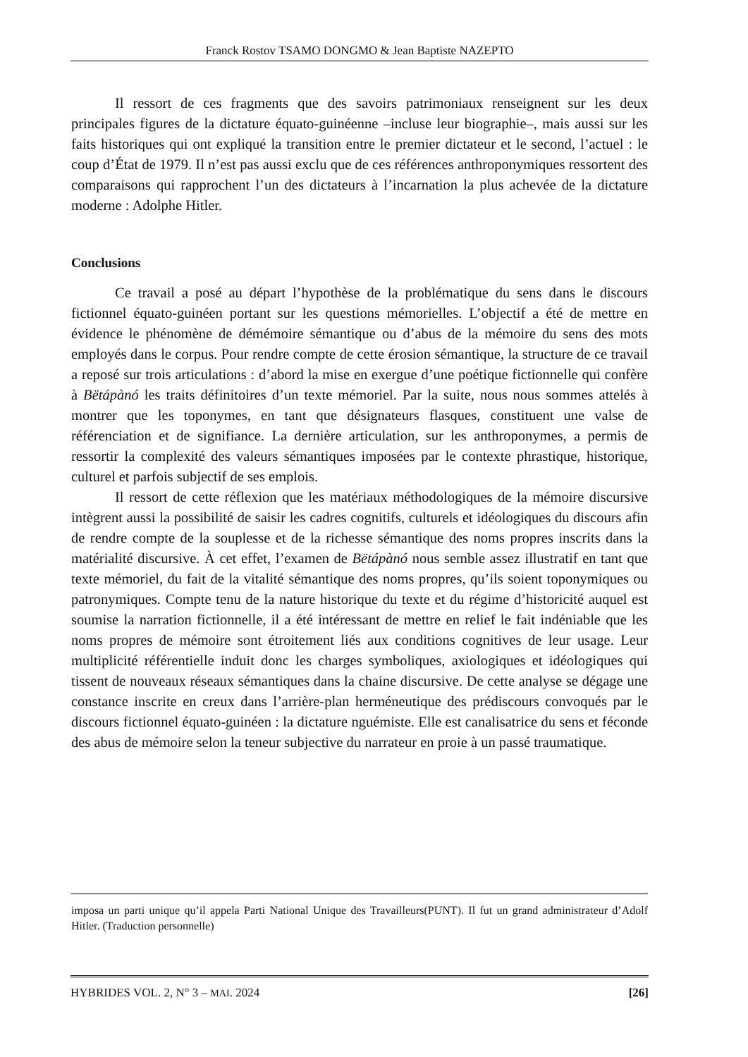Franck Rostov TSAMO DONGMO & Jean Baptiste NAZEPTO
Il ressort de ces fragments que des savoirs patrimoniaux renseignent sur les deux principales figures de la dictature équato-guinéenne –incluse leur biographie–, mais aussi sur les faits historiques qui ont expliqué la transition entre le premier dictateur et le second, l’actuel : le coup d’État de 1979. Il n’est pas aussi exclu que de ces références anthroponymiques ressortent des comparaisons qui rapprochent l’un des dictateurs à l’incarnation la plus achevée de la dictature moderne : Adolphe Hitler.
Conclusions
Ce travail a posé au départ l’hypothèse de la problématique du sens dans le discours fictionnel équato-guinéen portant sur les questions mémorielles. L’objectif a été de mettre en évidence le phénomène de démémoire sémantique ou d’abus de la mémoire du sens des mots employés dans le corpus. Pour rendre compte de cette érosion sémantique, la structure de ce travail a reposé sur trois articulations : d’abord la mise en exergue d’une poétique fictionnelle qui confère à Bëtápànó les traits définitoires d’un texte mémoriel. Par la suite, nous nous sommes attelés à montrer que les toponymes, en tant que désignateurs flasques, constituent une valse de référenciation et de signifiance. La dernière articulation, sur les anthroponymes, a permis de ressortir la complexité des valeurs sémantiques imposées par le contexte phrastique, historique, culturel et parfois subjectif de ses emplois.
Il ressort de cette réflexion que les matériaux méthodologiques de la mémoire discursive intègrent aussi la possibilité de saisir les cadres cognitifs, culturels et idéologiques du discours afin de rendre compte de la souplesse et de la richesse sémantique des noms propres inscrits dans la matérialité discursive. À cet effet, l’examen de Bëtápànó nous semble assez illustratif en tant que texte mémoriel, du fait de la vitalité sémantique des noms propres, qu’ils soient toponymiques ou patronymiques. Compte tenu de la nature historique du texte et du régime d’historicité auquel est soumise la narration fictionnelle, il a été intéressant de mettre en relief le fait indéniable que les noms propres de mémoire sont étroitement liés aux conditions cognitives de leur usage. Leur multiplicité référentielle induit donc les charges symboliques, axiologiques et idéologiques qui tissent de nouveaux réseaux sémantiques dans la chaine discursive. De cette analyse se dégage une constance inscrite en creux dans l’arrière-plan herméneutique des prédiscours convoqués par le discours fictionnel équato-guinéen : la dictature nguémiste. Elle est canalisatrice du sens et féconde des abus de mémoire selon la teneur subjective du narrateur en proie à un passé traumatique.
imposa un parti unique qu’il appela Parti National Unique des Travailleurs(PUNT). Il fut un grand administrateur d’Adolf Hitler. (Traduction personnelle)
HYBRIDES VOL. 2, N° 3 – MAI. 2024 [26]